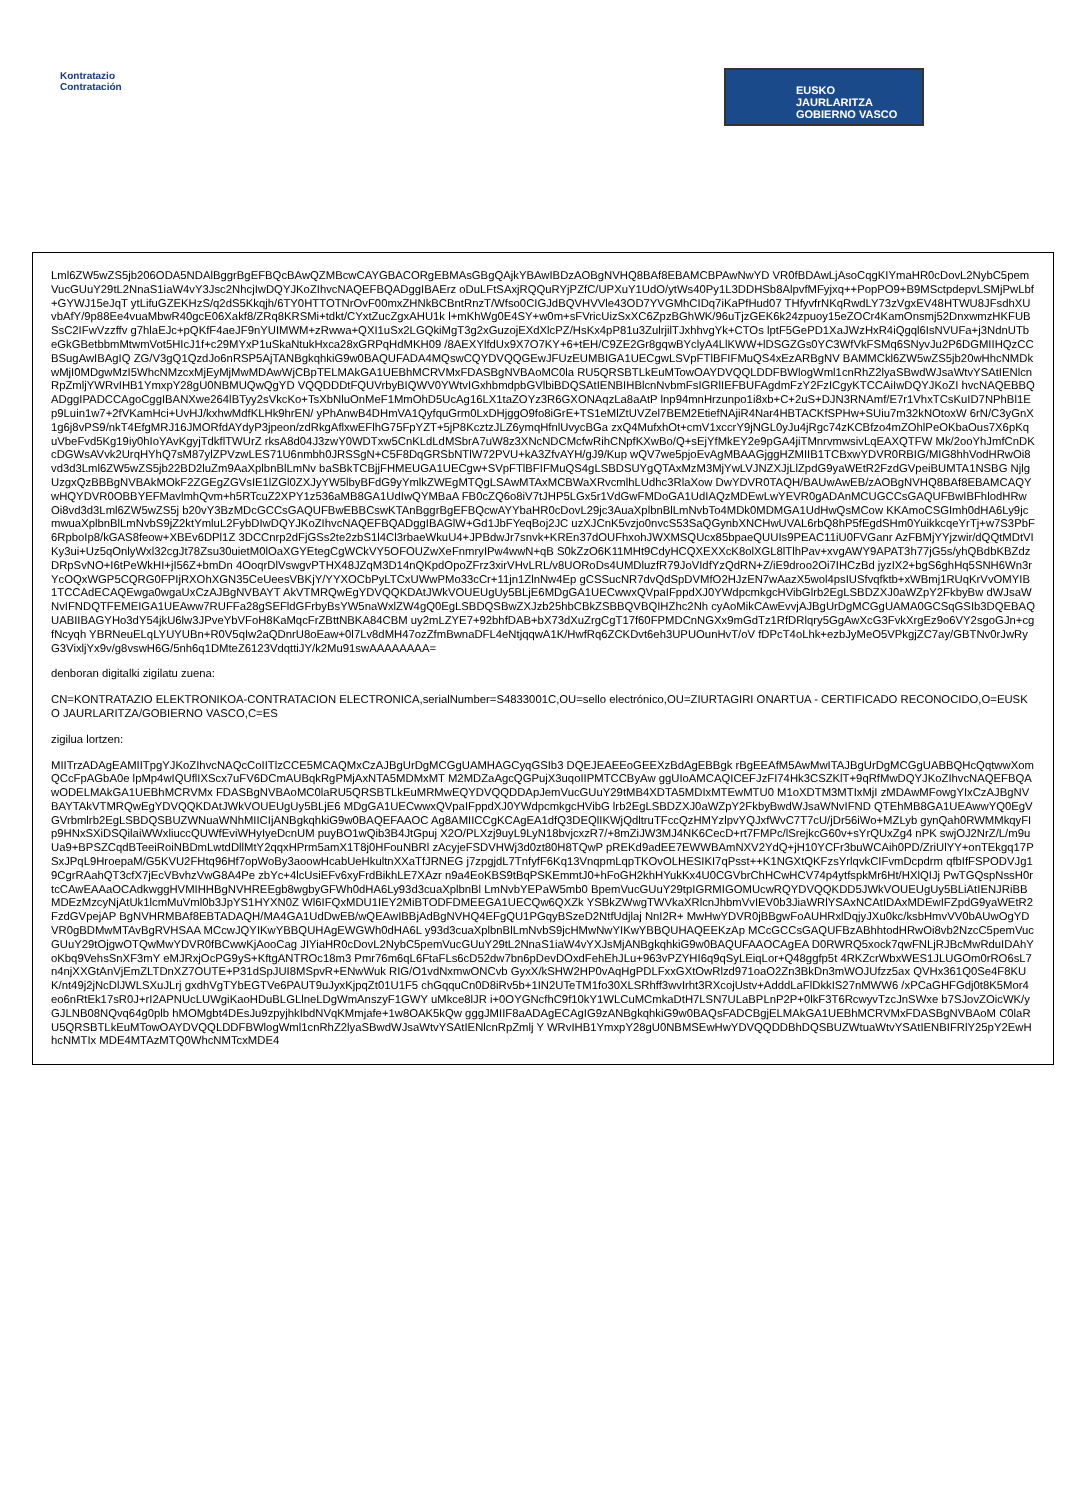Kontratazio
Contratación
EUSKO JAURLARITZA
GOBIERNO VASCO
Lml6ZW5wZS5jb206ODA5NDAlBggrBgEFBQcBAwQZMBcwCAYGBACORgEBMAsGBgQAjkYBAwIBDzAOBgNVHQ8BAf8EBAMCBPAwNwYD VR0fBDAwLjAsoCqgKIYmaHR0cDovL2NybC5pemVucGUuY29tL2NnaS1iaW4vY3Jsc2NhcjIwDQYJKoZIhvcNAQEFBQADggIBAErz oDuLFtSAxjRQQuRYjPZfC/UPXuY1UdO/ytWs40Py1L3DDHSb8AlpvfMFyjxq++PopPO9+B9MSctpdepvLSMjPwLbf+GYWJ15eJqT ytLifuGZEKHzS/q2dS5Kkqjh/6TY0HTTOTNrOvF00mxZHNkBCBntRnzT/Wfso0CIGJdBQVHVVle43OD7YVGMhCIDq7iKaPfHud07 THfyvfrNKqRwdLY73zVgxEV48HTWU8JFsdhXUvbAfY/9p88Ee4vuaMbwR40gcE06Xakf8/ZRq8KRSMi+tdkt/CYxtZucZgxAHU1k l+mKhWg0E4SY+w0m+sFVricUizSxXC6ZpzBGhWK/96uTjzGEK6k24zpuoy15eZOCr4KamOnsmj52DnxwmzHKFUBSsC2IFwVzzffv g7hlaEJc+pQKfF4aeJF9nYUIMWM+zRwwa+QXI1uSx2LGQkiMgT3g2xGuzojEXdXlcPZ/HsKx4pP81u3ZulrjilTJxhhvgYk+CTOs lptF5GePD1XaJWzHxR4iQgql6IsNVUFa+j3NdnUTbeGkGBetbbmMtwmVot5HIcJ1f+c29MYxP1uSkaNtukHxca28xGRPqHdMKH09 /8AEXYlfdUx9X7O7KY+6+tEH/C9ZE2Gr8gqwBYclyA4LlKWW+lDSGZGs0YC3WfVkFSMq6SNyvJu2P6DGMIIHQzCCBSugAwIBAgIQ ZG/V3gQ1QzdJo6nRSP5AjTANBgkqhkiG9w0BAQUFADA4MQswCQYDVQQGEwJFUzEUMBIGA1UECgwLSVpFTlBFIFMuQS4xEzARBgNV BAMMCkl6ZW5wZS5jb20wHhcNMDkwMjI0MDgwMzI5WhcNMzcxMjEyMjMwMDAwWjCBpTELMAkGA1UEBhMCRVMxFDASBgNVBAoMC0la RU5QRSBTLkEuMTowOAYDVQQLDDFBWlogWml1cnRhZ2lyaSBwdWJsaWtvYSAtIENlcnRpZmljYWRvIHB1YmxpY28gU0NBMUQwQgYD VQQDDDtFQUVrbyBIQWV0YWtvIGxhbmdpbGVlbiBDQSAtIENBIHBlcnNvbmFsIGRlIEFBUFAgdmFzY2FzICgyKTCCAiIwDQYJKoZI hvcNAQEBBQADggIPADCCAgoCggIBANXwe264lBTyy2sVkcKo+TsXbNluOnMeF1MmOhD5UcAg16LX1taZOYz3R6GXONAqzLa8aAtP lnp94mnHrzunpo1i8xb+C+2uS+DJN3RNAmf/E7r1VhxTCsKuID7NPhBl1Ep9Luin1w7+2fVKamHci+UvHJ/kxhwMdfKLHk9hrEN/ yPhAnwB4DHmVA1QyfquGrm0LxDHjggO9fo8iGrE+TS1eMlZtUVZel7BEM2EtiefNAjiR4Nar4HBTACKfSPHw+SUiu7m32kNOtoxW 6rN/C3yGnX1g6j8vPS9/nkT4EfgMRJ16JMORfdAYdyP3jpeon/zdRkgAflxwEFlhG75FpYZT+5jP8KcztzJLZ6ymqHfnlUvycBGa zxQ4MufxhOt+cmV1xccrY9jNGL0yJu4jRgc74zKCBfzo4mZOhlPeOKbaOus7X6pKquVbeFvd5Kg19iy0hIoYAvKgyjTdkflTWUrZ rksA8d04J3zwY0WDTxw5CnKLdLdMSbrA7uW8z3XNcNDCMcfwRihCNpfKXwBo/Q+sEjYfMkEY2e9pGA4jiTMnrvmwsivLqEAXQTFW Mk/2ooYhJmfCnDKcDGWsAVvk2UrqHYhQ7sM87ylZPVzwLES71U6nmbh0JRSSgN+C5F8DqGRSbNTlW72PVU+kA3ZfvAYH/gJ9/Kup wQV7we5pjoEvAgMBAAGjggHZMIIB1TCBxwYDVR0RBIG/MIG8hhVodHRwOi8vd3d3Lml6ZW5wZS5jb22BD2luZm9AaXplbnBlLmNv baSBkTCBjjFHMEUGA1UECgw+SVpFTlBFIFMuQS4gLSBDSUYgQTAxMzM3MjYwLVJNZXJjLlZpdG9yaWEtR2FzdGVpeiBUMTA1NSBG NjlgUzgxQzBBBgNVBAkMOkF2ZGEgZGVsIE1lZGl0ZXJyYW5lbyBFdG9yYmlkZWEgMTQgLSAwMTAxMCBWaXRvcmlhLUdhc3RlaXow DwYDVR0TAQH/BAUwAwEB/zAOBgNVHQ8BAf8EBAMCAQYwHQYDVR0OBBYEFMavlmhQvm+h5RTcuZ2XPY1z536aMB8GA1UdIwQYMBaA FB0cZQ6o8iV7tJHP5LGx5r1VdGwFMDoGA1UdIAQzMDEwLwYEVR0gADAnMCUGCCsGAQUFBwIBFhlodHRwOi8vd3d3Lml6ZW5wZS5j b20vY3BzMDcGCCsGAQUFBwEBBCswKTAnBggrBgEFBQcwAYYbaHR0cDovL29jc3AuaXplbnBlLmNvbTo4MDk0MDMGA1UdHwQsMCow KKAmoCSGImh0dHA6Ly9jcmwuaXplbnBlLmNvbS9jZ2ktYmluL2FybDIwDQYJKoZIhvcNAQEFBQADggIBAGlW+Gd1JbFYeqBoj2JC uzXJCnK5vzjo0nvcS53SaQGynbXNCHwUVAL6rbQ8hP5fEgdSHm0YuikkcqeYrTj+w7S3PbF6RpboIp8/kGAS8feow+XBEv6DPl1Z 3DCCnrp2dFjGSs2te2zbS1l4Cl3rbaeWkuU4+JPBdwJr7snvk+KREn37dOUFhxohJWXMSQUcx85bpaeQUUIs9PEAC11iU0FVGanr AzFBMjYYjzwir/dQQtMDtVIKy3ui+Uz5qOnlyWxl32cgJt78Zsu30uietM0lOaXGYEtegCgWCkVY5OFOUZwXeFnmryIPw4wwN+qB S0kZzO6K11MHt9CdyHCQXEXXcK8olXGL8lTlhPav+xvgAWY9APAT3h77jG5s/yhQBdbKBZdzDRpSvNO+I6tPeWkHI+jI56Z+bmDn 4OoqrDlVswgvPTHX48JZqM3D14nQKpdOpoZFrz3xirVHvLRL/v8UORoDs4UMDluzfR79JoVIdfYzQdRN+Z/iE9droo2Oi7IHCzBd jyzIX2+bgS6ghHq5SNH6Wn3rYcOQxWGP5CQRG0FPIjRXOhXGN35CeUeesVBKjY/YYXOCbPyLTCxUWwPMo33cCr+11jn1ZlnNw4Ep gCSSucNR7dvQdSpDVMfO2HJzEN7wAazX5wol4psIUSfvqfktb+xWBmj1RUqKrVvOMYIB1TCCAdECAQEwga0wgaUxCzAJBgNVBAYT AkVTMRQwEgYDVQQKDAtJWkVOUEUgUy5BLjE6MDgGA1UECwwxQVpaIFppdXJ0YWdpcmkgcHVibGlrb2EgLSBDZXJ0aWZpY2FkbyBw dWJsaWNvIFNDQTFEMEIGA1UEAww7RUFFa28gSEFldGFrbyBsYW5naWxlZW4gQ0EgLSBDQSBwZXJzb25hbCBkZSBBQVBQIHZhc2Nh cyAoMikCAwEvvjAJBgUrDgMCGgUAMA0GCSqGSIb3DQEBAQUABIIBAGYHo3dY54jkU6lw3JPveYbVFoH8KaMqcFrZBttNBKA84CBM uy2mLZYE7+92bhfDAB+bX73dXuZrgCgT17f60FPMDCnNGXx9mGdTz1RfDRlqry5GgAwXcG3FvkXrgEz9o6VY2sgoGJn+cgfNcyqh YBRNeuELqLYUYUBn+R0V5qIw2aQDnrU8oEaw+0l7Lv8dMH47ozZfmBwnaDFL4eNtjqqwA1K/HwfRq6ZCKDvt6eh3UPUOunHvT/oV fDPcT4oLhk+ezbJyMeO5VPkgjZC7ay/GBTNv0rJwRyG3VixljYx9v/g8vswH6G/5nh6q1DMteZ6123VdqttiJY/k2Mu91swAAAAAAAA=
denboran digitalki zigilatu zuena:
CN=KONTRATAZIO ELEKTRONIKOA-CONTRATACION ELECTRONICA,serialNumber=S4833001C,OU=sello electrónico,OU=ZIURTAGIRI ONARTUA - CERTIFICADO RECONOCIDO,O=EUSKO JAURLARITZA/GOBIERNO VASCO,C=ES
zigilua lortzen:
MIITrzADAgEAMIITpgYJKoZIhvcNAQcCoIITlzCCE5MCAQMxCzAJBgUrDgMCGgUAMHAGCyqGSIb3 DQEJEAEEoGEEXzBdAgEBBgk rBgEEAfM5AwMwITAJBgUrDgMCGgUABBQHcQqtwwXomQCcFpAGbA0e lpMp4wIQUflIXScx7uFV6DCmAUBqkRgPMjAxNTA5MDMxMT M2MDZaAgcQGPujX3uqoIIPMTCCByAw ggUIoAMCAQICEFJzFI74Hk3CSZKlT+9qRfMwDQYJKoZIhvcNAQEFBQAwODELMAkGA1UEBhMCRVMx FDASBgNVBAoMC0laRU5QRSBTLkEuMRMwEQYDVQQDDApJemVucGUuY29tMB4XDTA5MDIxMTEwMTU0 M1oXDTM3MTIxMjI zMDAwMFowgYIxCzAJBgNVBAYTAkVTMRQwEgYDVQQKDAtJWkVOUEUgUy5BLjE6 MDgGA1UECwwxQVpaIFppdXJ0YWdpcmkgcHVibG lrb2EgLSBDZXJ0aWZpY2FkbyBwdWJsaWNvIFND QTEhMB8GA1UEAwwYQ0EgVGVrbmlrb2EgLSBDQSBUZWNuaWNhMIICIjANBgkqhkiG9w0BAQEFAAOC Ag8AMIICCgKCAgEA1dfQ3DEQlIKWjQdltruTFccQzHMYzlpvYQJxfWvC7T7cU/jDr56iWo+MZLyb gynQah0RWMMkqyFIp9HNxSXiDSQilaiWWxliuccQUWfEviWHyIyeDcnUM puyBO1wQib3B4JtGpuj X2O/PLXzj9uyL9LyN18bvjcxzR7/+8mZiJW3MJ4NK6CecD+rt7FMPc/lSrejkcG60v+sYrQUxZg4 nPK swjOJ2NrZ/L/m9uUa9+BPSZCqdBTeeiRoiNBDmLwtdDllMtY2qqxHPrm5amX1T8j0HFouNBRl zAcyjeFSDVHWj3d0zt80H8TQwP pREKd9adEE7EWWBAmNXV2YdQ+jH10YCFr3buWCAih0PD/ZriUlYY+onTEkgq17PSxJPqL9HroepaM/G5KVU2FHtq96Hf7opWoBy3aoowHcabUeHkultnXXaTfJRNEG j7zpgjdL7TnfyfF6Kq13VnqpmLqpTKOvOLHESIKI7qPsst++K1NGXtQKFzsYrlqvkCIFvmDcpdrm qfbIfFSPODVJg19CgrRAahQT3cfX7jEcVBvhzVwG8A4Pe zbYc+4lcUsiEFv6xyFrdBikhLE7XAzr n9a4EoKBS9tBqPSKEmmtJ0+hFoGH2khHYukKx4U0CGVbrChHCwHCV74p4ytfspkMr6Ht/HXlQIJj PwTGQspNssH0rtcCAwEAAaOCAdkwggHVMIHHBgNVHREEgb8wgbyGFWh0dHA6Ly93d3cuaXplbnBl LmNvbYEPaW5mb0 BpemVucGUuY29tpIGRMIGOMUcwRQYDVQQKDD5JWkVOUEUgUy5BLiAtIENJRiBB MDEzMzcyNjAtUk1lcmMuVml0b3JpYS1HYXN0Z Wl6IFQxMDU1IEY2MiBTODFDMEEGA1UECQw6QXZk YSBkZWwgTWVkaXRlcnJhbmVvIEV0b3JiaWRlYSAxNCAtIDAxMDEwIFZpdG9yaWEtR2FzdGVpejAP BgNVHRMBAf8EBTADAQH/MA4GA1UdDwEB/wQEAwIBBjAdBgNVHQ4EFgQU1PGqyBSzeD2NtfUdjlaj NnI2R+ MwHwYDVR0jBBgwFoAUHRxlDqjyJXu0kc/ksbHmvVV0bAUwOgYDVR0gBDMwMTAvBgRVHSAA MCcwJQYIKwYBBQUHAgEWGWh0dHA6L y93d3cuaXplbnBlLmNvbS9jcHMwNwYIKwYBBQUHAQEEKzAp MCcGCCsGAQUFBzABhhtodHRwOi8vb2NzcC5pemVucGUuY29tOjgwOTQwMwYDVR0fBCwwKjAooCag JIYiaHR0cDovL2NybC5pemVucGUuY29tL2NnaS1iaW4vYXJsMjANBgkqhkiG9w0BAQUFAAOCAgEA D0RWRQ5xock7qwFNLjRJBcMwRduIDAhYoKbq9VehsSnXF3mY eMJRxjOcPG9yS+KftgANTROc18m3 Pmr76m6qL6FtaFLs6cD52dw7bn6pDevDOxdFehEhJLu+963vPZYHI6q9qSyLEiqLor+Q48ggfp5t 4RKZcrWbxWES1JLUGOm0rRO6sL7n4njXXGtAnVjEmZLTDnXZ7OUTE+P31dSpJUI8MSpvR+ENwWuk RIG/O1vdNxmwONCvb GyxX/kSHW2HP0vAqHgPDLFxxGXtOwRlzd971oaO2Zn3BkDn3mWOJUfzz5ax QVHx361Q0Se4F8KUK/nt49j2jNcDlJWLSXuJLrj gxdhVgTYbEGTVe6PAUT9uJyxKjpqZt01U1F5 chGqquCn0D8iRv5b+1IN2UTeTM1fo30XLSRhff3wvIrht3RXcojUstv+AdddLaFlDkkIS27nMWW6 /xPCaGHFGdj0t8K5Mor4eo6nRtEk17sR0J+rI2APNUcLUWgiKaoHDuBLGLlneLDgWmAnszyF1GWY uMkce8lJR i+0OYGNcfhC9f10kY1WLCuMCmkaDtH7LSN7ULaBPLnP2P+0lkF3T6RcwyvTzcJnSWxe b7SJovZOicWK/yGJLNB08NQvq64g0plb hMOMgbt4DEsJu9zpyjhkIbdNVqKMmjafe+1w8OAK5kQw gggJMIIF8aADAgECAgIG9zANBgkqhkiG9w0BAQsFADCBgjELMAkGA1UEBhMCRVMxFDASBgNVBAoM C0laRU5QRSBTLkEuMTowOAYDVQQLDDFBWlogWml1cnRhZ2lyaSBwdWJsaWtvYSAtIENlcnRpZmlj Y WRvIHB1YmxpY28gU0NBMSEwHwYDVQQDDBhDQSBUZWtuaWtvYSAtIENBIFRlY25pY2EwHhcNMTIx MDE4MTAzMTQ0WhcNMTcxMDE4